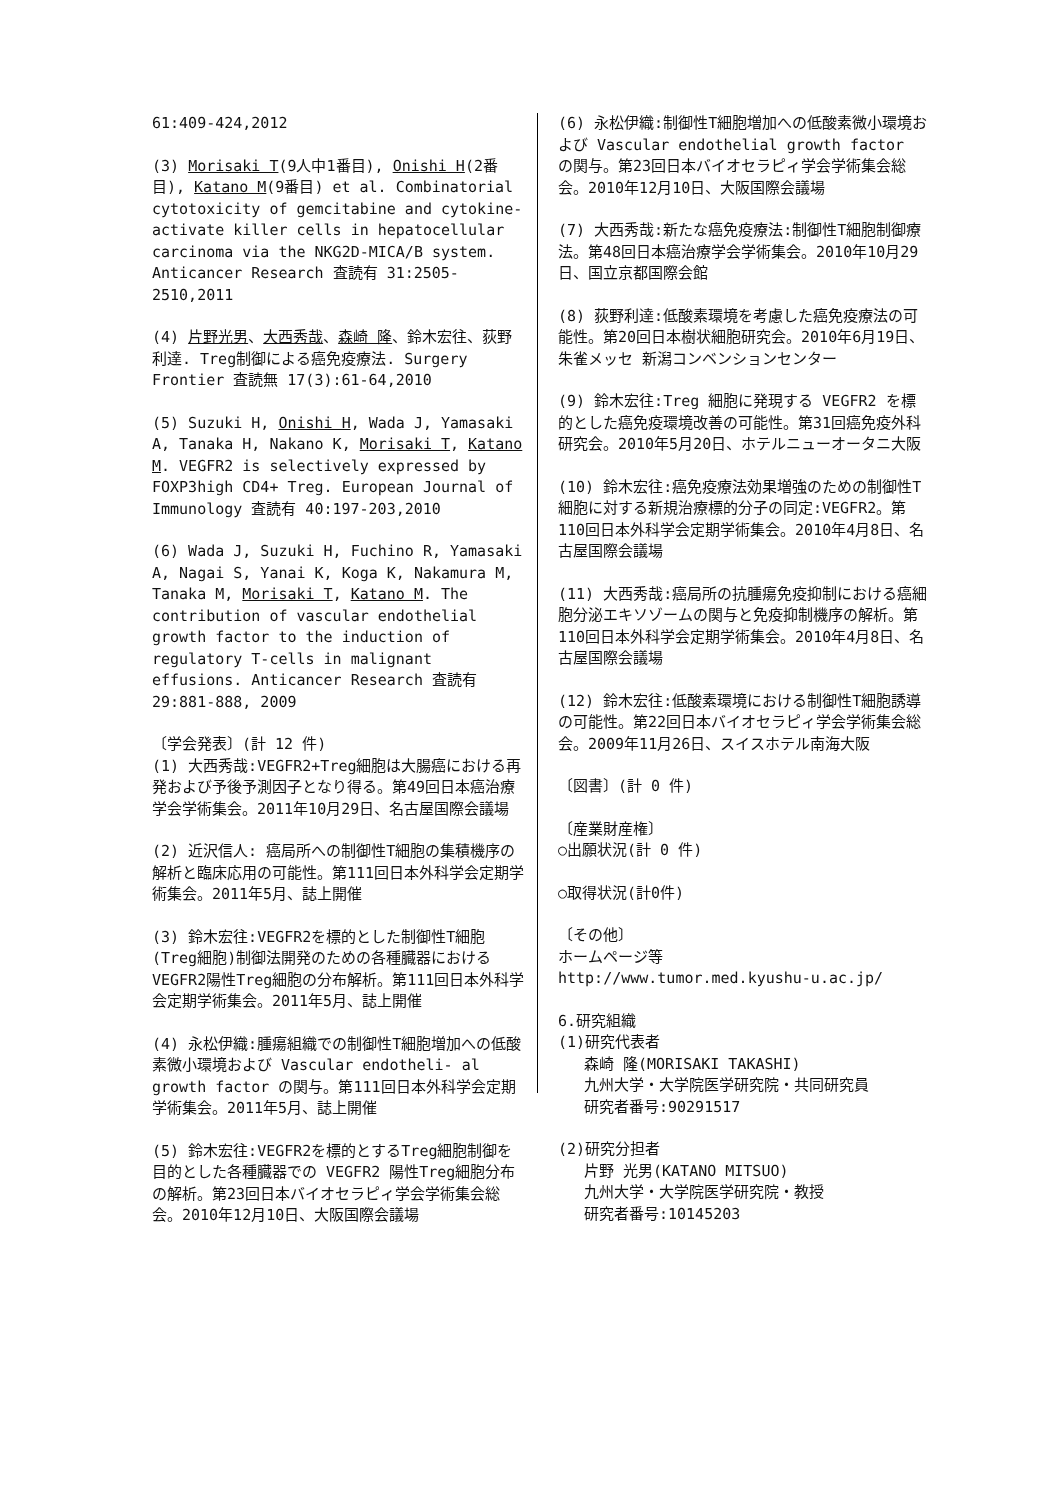61:409-424,2012
(3) Morisaki T(9人中1番目), Onishi H(2番目), Katano M(9番目) et al. Combinatorial cytotoxicity of gemcitabine and cytokine-activate killer cells in hepatocellular carcinoma via the NKG2D-MICA/B system. Anticancer Research 査読有 31:2505-2510,2011
(4) 片野光男、大西秀哉、森崎 隆、鈴木宏往、荻野利達. Treg制御による癌免疫療法. Surgery Frontier 査読無 17(3):61-64,2010
(5) Suzuki H, Onishi H, Wada J, Yamasaki A, Tanaka H, Nakano K, Morisaki T, Katano M. VEGFR2 is selectively expressed by FOXP3high CD4+ Treg. European Journal of Immunology 査読有 40:197-203,2010
(6) Wada J, Suzuki H, Fuchino R, Yamasaki A, Nagai S, Yanai K, Koga K, Nakamura M, Tanaka M, Morisaki T, Katano M. The contribution of vascular endothelial growth factor to the induction of regulatory T-cells in malignant effusions. Anticancer Research 査読有 29:881-888, 2009
〔学会発表〕(計 12 件)
(1) 大西秀哉:VEGFR2+Treg細胞は大腸癌における再発および予後予測因子となり得る。第49回日本癌治療学会学術集会。2011年10月29日、名古屋国際会議場
(2) 近沢信人: 癌局所への制御性T細胞の集積機序の解析と臨床応用の可能性。第111回日本外科学会定期学術集会。2011年5月、誌上開催
(3) 鈴木宏往:VEGFR2を標的とした制御性T細胞(Treg細胞)制御法開発のための各種臓器におけるVEGFR2陽性Treg細胞の分布解析。第111回日本外科学会定期学術集会。2011年5月、誌上開催
(4) 永松伊織:腫瘍組織での制御性T細胞増加への低酸素微小環境および Vascular endotheli- al growth factor の関与。第111回日本外科学会定期学術集会。2011年5月、誌上開催
(5) 鈴木宏往:VEGFR2を標的とするTreg細胞制御を目的とした各種臓器での VEGFR2 陽性Treg細胞分布の解析。第23回日本バイオセラピィ学会学術集会総会。2010年12月10日、大阪国際会議場
(6) 永松伊織:制御性T細胞増加への低酸素微小環境および Vascular endothelial growth factor の関与。第23回日本バイオセラピィ学会学術集会総会。2010年12月10日、大阪国際会議場
(7) 大西秀哉:新たな癌免疫療法:制御性T細胞制御療法。第48回日本癌治療学会学術集会。2010年10月29日、国立京都国際会館
(8) 荻野利達:低酸素環境を考慮した癌免疫療法の可能性。第20回日本樹状細胞研究会。2010年6月19日、朱雀メッセ 新潟コンベンションセンター
(9) 鈴木宏往:Treg 細胞に発現する VEGFR2 を標的とした癌免疫環境改善の可能性。第31回癌免疫外科研究会。2010年5月20日、ホテルニューオータニ大阪
(10) 鈴木宏往:癌免疫療法効果増強のための制御性T細胞に対する新規治療標的分子の同定:VEGFR2。第110回日本外科学会定期学術集会。2010年4月8日、名古屋国際会議場
(11) 大西秀哉:癌局所の抗腫瘍免疫抑制における癌細胞分泌エキソゾームの関与と免疫抑制機序の解析。第110回日本外科学会定期学術集会。2010年4月8日、名古屋国際会議場
(12) 鈴木宏往:低酸素環境における制御性T細胞誘導の可能性。第22回日本バイオセラピィ学会学術集会総会。2009年11月26日、スイスホテル南海大阪
〔図書〕(計 0 件)
〔産業財産権〕
○出願状況(計 0 件)
○取得状況(計0件)
〔その他〕
ホームページ等
http://www.tumor.med.kyushu-u.ac.jp/
6.研究組織
(1)研究代表者
森崎 隆(MORISAKI TAKASHI)
九州大学・大学院医学研究院・共同研究員
研究者番号:90291517
(2)研究分担者
片野 光男(KATANO MITSUO)
九州大学・大学院医学研究院・教授
研究者番号:10145203